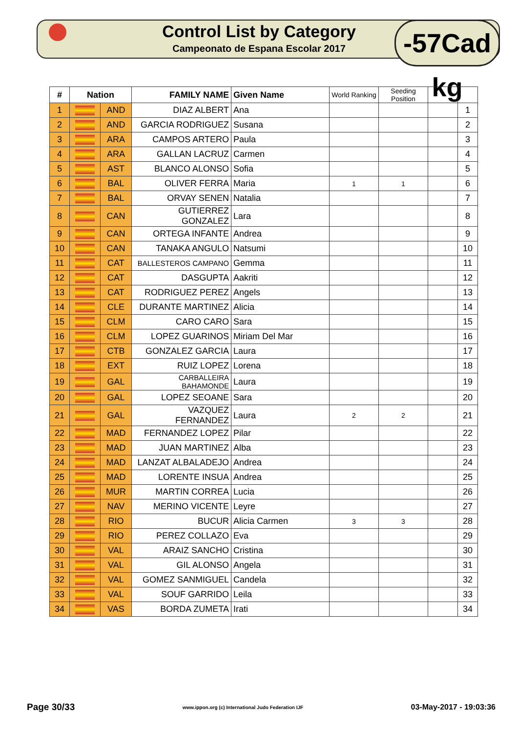Control List by Category
Campeonato de Espana Escolar 2017
-57Cad kg
| # | Nation | | FAMILY NAME | Given Name | World Ranking | Seeding Position | | |
| --- | --- | --- | --- | --- | --- | --- | --- | --- |
| 1 | | AND | DIAZ ALBERT | Ana | | | | 1 |
| 2 | | AND | GARCIA RODRIGUEZ | Susana | | | | 2 |
| 3 | | ARA | CAMPOS ARTERO | Paula | | | | 3 |
| 4 | | ARA | GALLAN LACRUZ | Carmen | | | | 4 |
| 5 | | AST | BLANCO ALONSO | Sofia | | | | 5 |
| 6 | | BAL | OLIVER FERRA | Maria | 1 | 1 | | 6 |
| 7 | | BAL | ORVAY SENEN | Natalia | | | | 7 |
| 8 | | CAN | GUTIERREZ GONZALEZ | Lara | | | | 8 |
| 9 | | CAN | ORTEGA INFANTE | Andrea | | | | 9 |
| 10 | | CAN | TANAKA ANGULO | Natsumi | | | | 10 |
| 11 | | CAT | BALLESTEROS CAMPANO | Gemma | | | | 11 |
| 12 | | CAT | DASGUPTA | Aakriti | | | | 12 |
| 13 | | CAT | RODRIGUEZ PEREZ | Angels | | | | 13 |
| 14 | | CLE | DURANTE MARTINEZ | Alicia | | | | 14 |
| 15 | | CLM | CARO CARO | Sara | | | | 15 |
| 16 | | CLM | LOPEZ GUARINOS | Miriam Del Mar | | | | 16 |
| 17 | | CTB | GONZALEZ GARCIA | Laura | | | | 17 |
| 18 | | EXT | RUIZ LOPEZ | Lorena | | | | 18 |
| 19 | | GAL | CARBALLEIRA BAHAMONDE | Laura | | | | 19 |
| 20 | | GAL | LOPEZ SEOANE | Sara | | | | 20 |
| 21 | | GAL | VAZQUEZ FERNANDEZ | Laura | 2 | 2 | | 21 |
| 22 | | MAD | FERNANDEZ LOPEZ | Pilar | | | | 22 |
| 23 | | MAD | JUAN MARTINEZ | Alba | | | | 23 |
| 24 | | MAD | LANZAT ALBALADEJO | Andrea | | | | 24 |
| 25 | | MAD | LORENTE INSUA | Andrea | | | | 25 |
| 26 | | MUR | MARTIN CORREA | Lucia | | | | 26 |
| 27 | | NAV | MERINO VICENTE | Leyre | | | | 27 |
| 28 | | RIO | BUCUR | Alicia Carmen | 3 | 3 | | 28 |
| 29 | | RIO | PEREZ COLLAZO | Eva | | | | 29 |
| 30 | | VAL | ARAIZ SANCHO | Cristina | | | | 30 |
| 31 | | VAL | GIL ALONSO | Angela | | | | 31 |
| 32 | | VAL | GOMEZ SANMIGUEL | Candela | | | | 32 |
| 33 | | VAL | SOUF GARRIDO | Leila | | | | 33 |
| 34 | | VAS | BORDA ZUMETA | Irati | | | | 34 |
Page 30/33 www.ippon.org (c) International Judo Federation IJF 03-May-2017 - 19:03:36